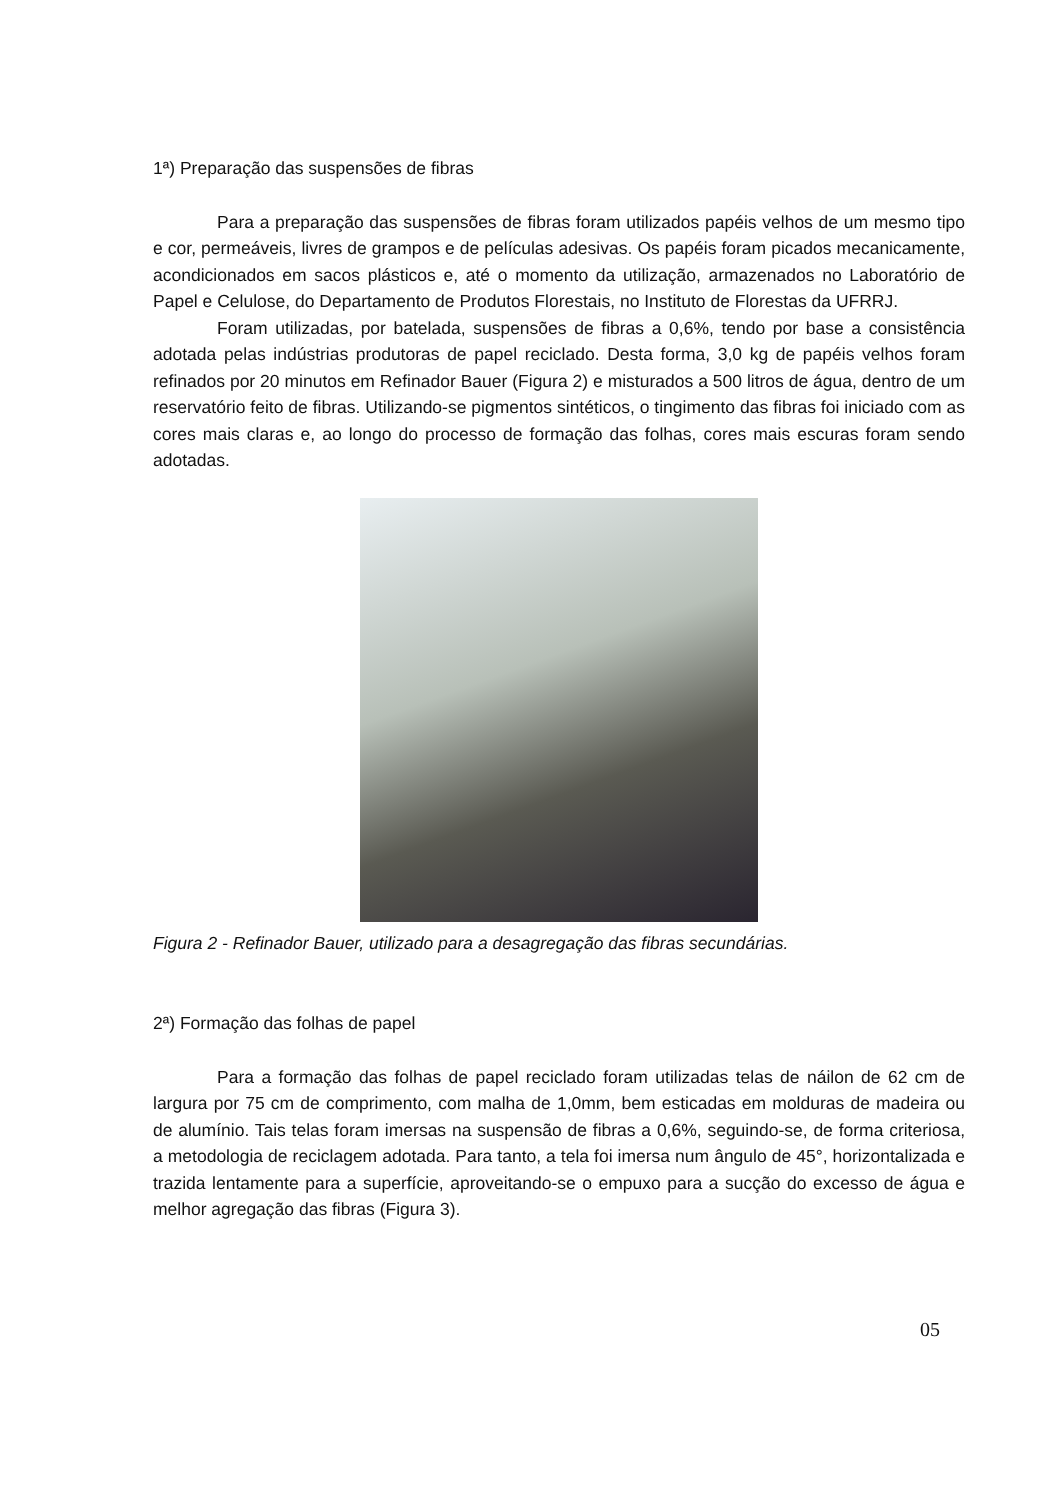1ª) Preparação das suspensões de fibras
Para a preparação das suspensões de fibras foram utilizados papéis velhos de um mesmo tipo e cor, permeáveis, livres de grampos e de películas adesivas. Os papéis foram picados mecanicamente, acondicionados em sacos plásticos e, até o momento da utilização, armazenados no Laboratório de Papel e Celulose, do Departamento de Produtos Florestais, no Instituto de Florestas da UFRRJ.
Foram utilizadas, por batelada, suspensões de fibras a 0,6%, tendo por base a consistência adotada pelas indústrias produtoras de papel reciclado. Desta forma, 3,0 kg de papéis velhos foram refinados por 20 minutos em Refinador Bauer (Figura 2) e misturados a 500 litros de água, dentro de um reservatório feito de fibras. Utilizando-se pigmentos sintéticos, o tingimento das fibras foi iniciado com as cores mais claras e, ao longo do processo de formação das folhas, cores mais escuras foram sendo adotadas.
Figura 2 - Refinador Bauer, utilizado para a desagregação das fibras secundárias.
2ª) Formação das folhas de papel
Para a formação das folhas de papel reciclado foram utilizadas telas de náilon de 62 cm de largura por 75 cm de comprimento, com malha de 1,0mm, bem esticadas em molduras de madeira ou de alumínio. Tais telas foram imersas na suspensão de fibras a 0,6%, seguindo-se, de forma criteriosa, a metodologia de reciclagem adotada. Para tanto, a tela foi imersa num ângulo de 45°, horizontalizada e trazida lentamente para a superfície, aproveitando-se o empuxo para a sucção do excesso de água e melhor agregação das fibras (Figura 3).
05